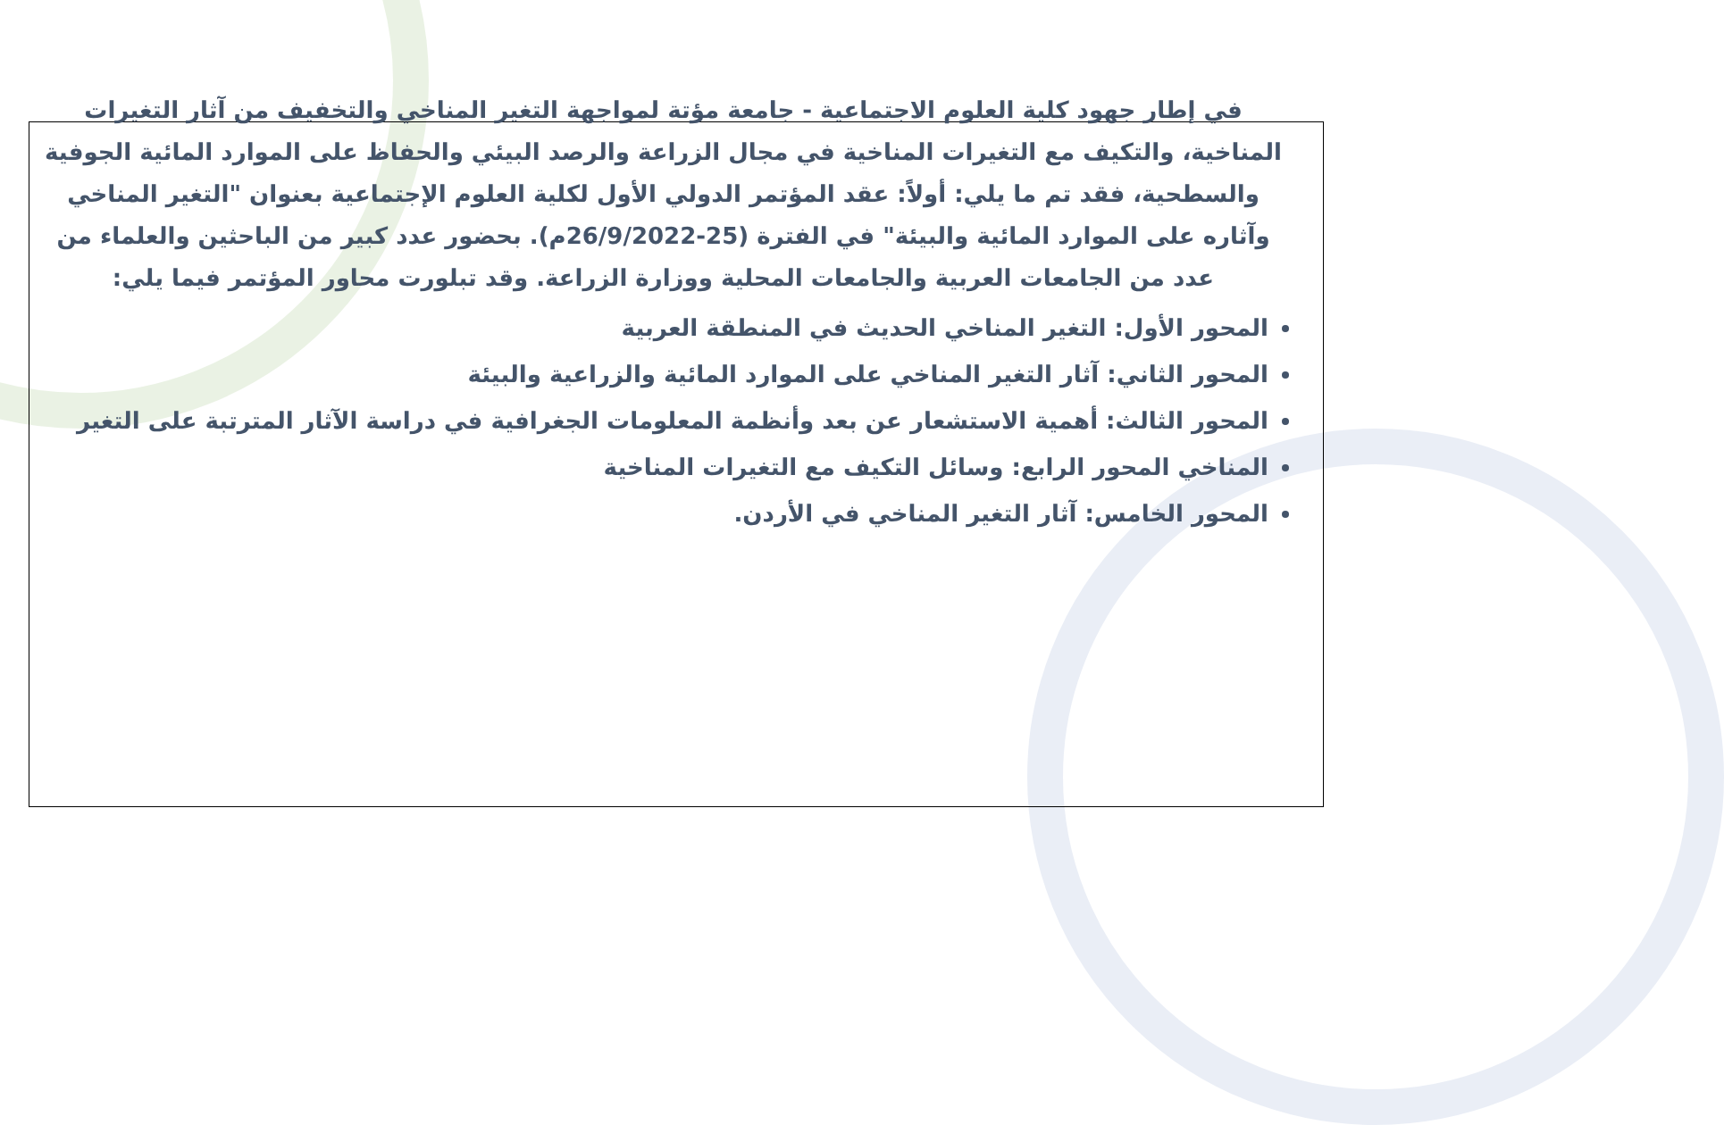في إطار جهود كلية العلوم الاجتماعية - جامعة مؤتة لمواجهة التغير المناخي والتخفيف من آثار التغيرات المناخية، والتكيف مع التغيرات المناخية في مجال الزراعة والرصد البيئي والحفاظ على الموارد المائية الجوفية والسطحية، فقد تم ما يلي: أولاً: عقد المؤتمر الدولي الأول لكلية العلوم الإجتماعية بعنوان "التغير المناخي وآثاره على الموارد المائية والبيئة" في الفترة (25-26/9/2022م). بحضور عدد كبير من الباحثين والعلماء من عدد من الجامعات العربية والجامعات المحلية ووزارة الزراعة. وقد تبلورت محاور المؤتمر فيما يلي:
المحور الأول: التغير المناخي الحديث في المنطقة العربية
المحور الثاني: آثار التغير المناخي على الموارد المائية والزراعية والبيئة
المحور الثالث: أهمية الاستشعار عن بعد وأنظمة المعلومات الجغرافية في دراسة الآثار المترتبة على التغير
المناخي المحور الرابع: وسائل التكيف مع التغيرات المناخية
المحور الخامس: آثار التغير المناخي في الأردن.